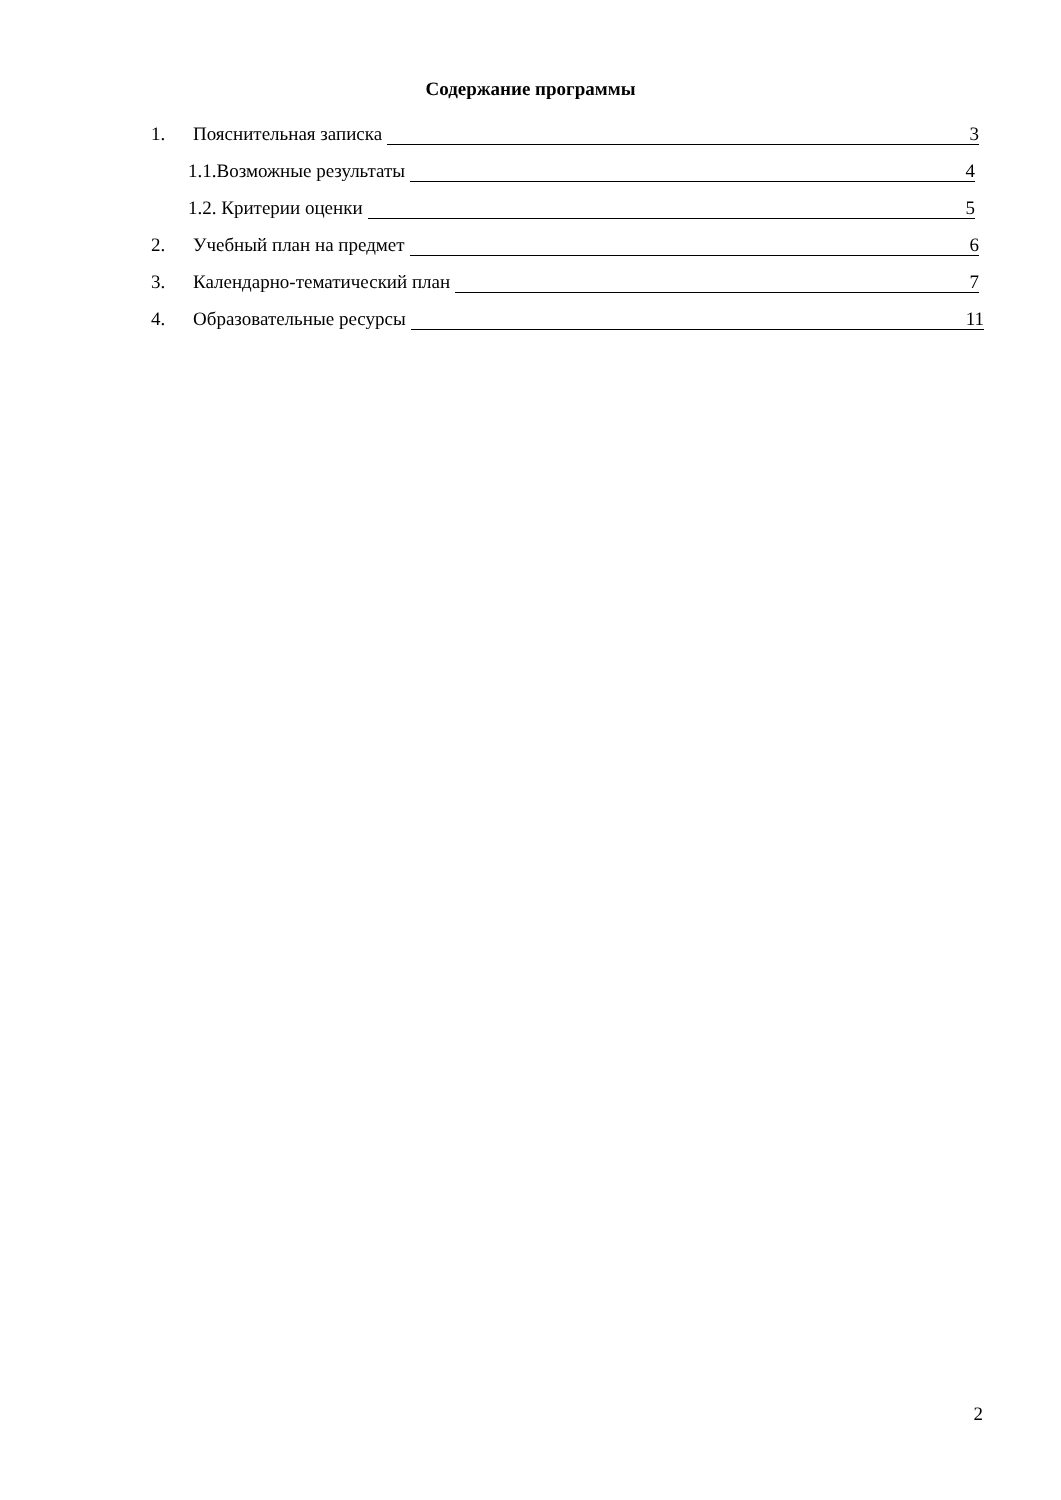Содержание программы
1. Пояснительная записка 3
1.1.Возможные результаты 4
1.2. Критерии оценки 5
2. Учебный план на предмет 6
3. Календарно-тематический план 7
4. Образовательные ресурсы 11
2